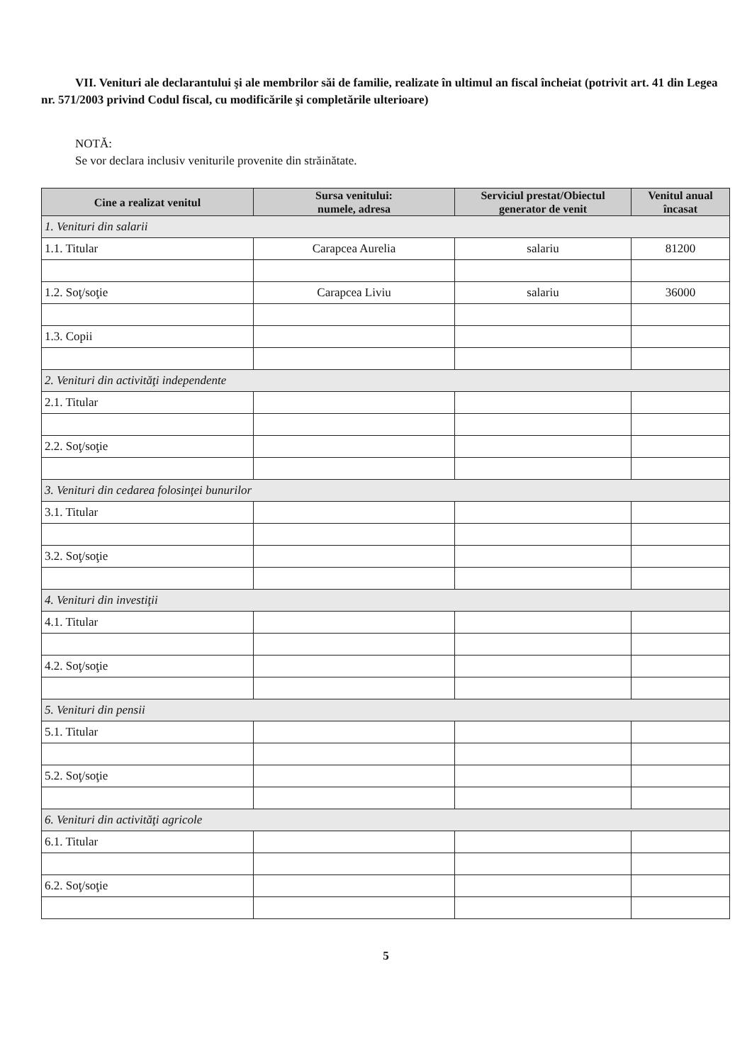VII. Venituri ale declarantului şi ale membrilor săi de familie, realizate în ultimul an fiscal încheiat (potrivit art. 41 din Legea nr. 571/2003 privind Codul fiscal, cu modificările şi completările ulterioare)
NOTĂ:
Se vor declara inclusiv veniturile provenite din străinătate.
| Cine a realizat venitul | Sursa venitului: numele, adresa | Serviciul prestat/Obiectul generator de venit | Venitul anual încasat |
| --- | --- | --- | --- |
| 1. Venituri din salarii | | | |
| 1.1. Titular | Carapcea Aurelia | salariu | 81200 |
| 1.2. Soţ/soţie | Carapcea Liviu | salariu | 36000 |
| 1.3. Copii | | | |
| 2. Venituri din activităţi independente | | | |
| 2.1. Titular | | | |
| 2.2. Soţ/soţie | | | |
| 3. Venituri din cedarea folosinţei bunurilor | | | |
| 3.1. Titular | | | |
| 3.2. Soţ/soţie | | | |
| 4. Venituri din investiţii | | | |
| 4.1. Titular | | | |
| 4.2. Soţ/soţie | | | |
| 5. Venituri din pensii | | | |
| 5.1. Titular | | | |
| 5.2. Soţ/soţie | | | |
| 6. Venituri din activităţi agricole | | | |
| 6.1. Titular | | | |
| 6.2. Soţ/soţie | | | |
5